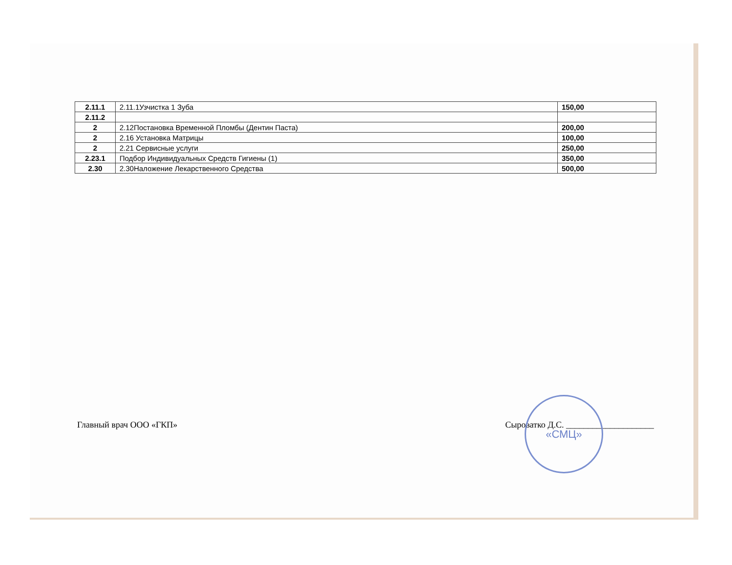| 2.11.1 | 2.11.1Узчистка 1 Зуба | 150,00 |
| 2.11.2 | | |
| 2 | 2.12Постановка Временной Пломбы (Дентин Паста) | 200,00 |
| 2 | 2.16 Установка Матрицы | 100,00 |
| 2 | 2.21 Сервисные услуги | 250,00 |
| 2.23.1 | Подбор Индивидуальных Средств Гигиены (1) | 350,00 |
| 2.30 | 2.30Наложение Лекарственного Средства | 500,00 |
Главный врач ООО «ГКП» Сыроватко Д.С. ____________________
«СМЦ»